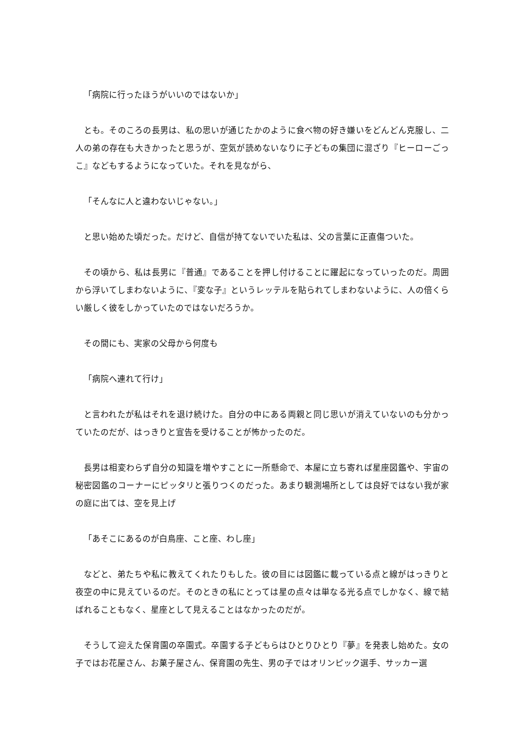「病院に行ったほうがいいのではないか」
とも。そのころの長男は、私の思いが通じたかのように食べ物の好き嫌いをどんどん克服し、二人の弟の存在も大きかったと思うが、空気が読めないなりに子どもの集団に混ざり『ヒーローごっこ』などもするようになっていた。それを見ながら、
「そんなに人と違わないじゃない。」
と思い始めた頃だった。だけど、自信が持てないでいた私は、父の言葉に正直傷ついた。
その頃から、私は長男に『普通』であることを押し付けることに躍起になっていったのだ。周囲から浮いてしまわないように、『変な子』というレッテルを貼られてしまわないように、人の倍くらい厳しく彼をしかっていたのではないだろうか。
その間にも、実家の父母から何度も
「病院へ連れて行け」
と言われたが私はそれを退け続けた。自分の中にある両親と同じ思いが消えていないのも分かっていたのだが、はっきりと宣告を受けることが怖かったのだ。
長男は相変わらず自分の知識を増やすことに一所懸命で、本屋に立ち寄れば星座図鑑や、宇宙の秘密図鑑のコーナーにピッタリと張りつくのだった。あまり観測場所としては良好ではない我が家の庭に出ては、空を見上げ
「あそこにあるのが白鳥座、こと座、わし座」
などと、弟たちや私に教えてくれたりもした。彼の目には図鑑に載っている点と線がはっきりと夜空の中に見えているのだ。そのときの私にとっては星の点々は単なる光る点でしかなく、線で結ばれることもなく、星座として見えることはなかったのだが。
そうして迎えた保育園の卒園式。卒園する子どもらはひとりひとり『夢』を発表し始めた。女の子ではお花屋さん、お菓子屋さん、保育園の先生、男の子ではオリンピック選手、サッカー選